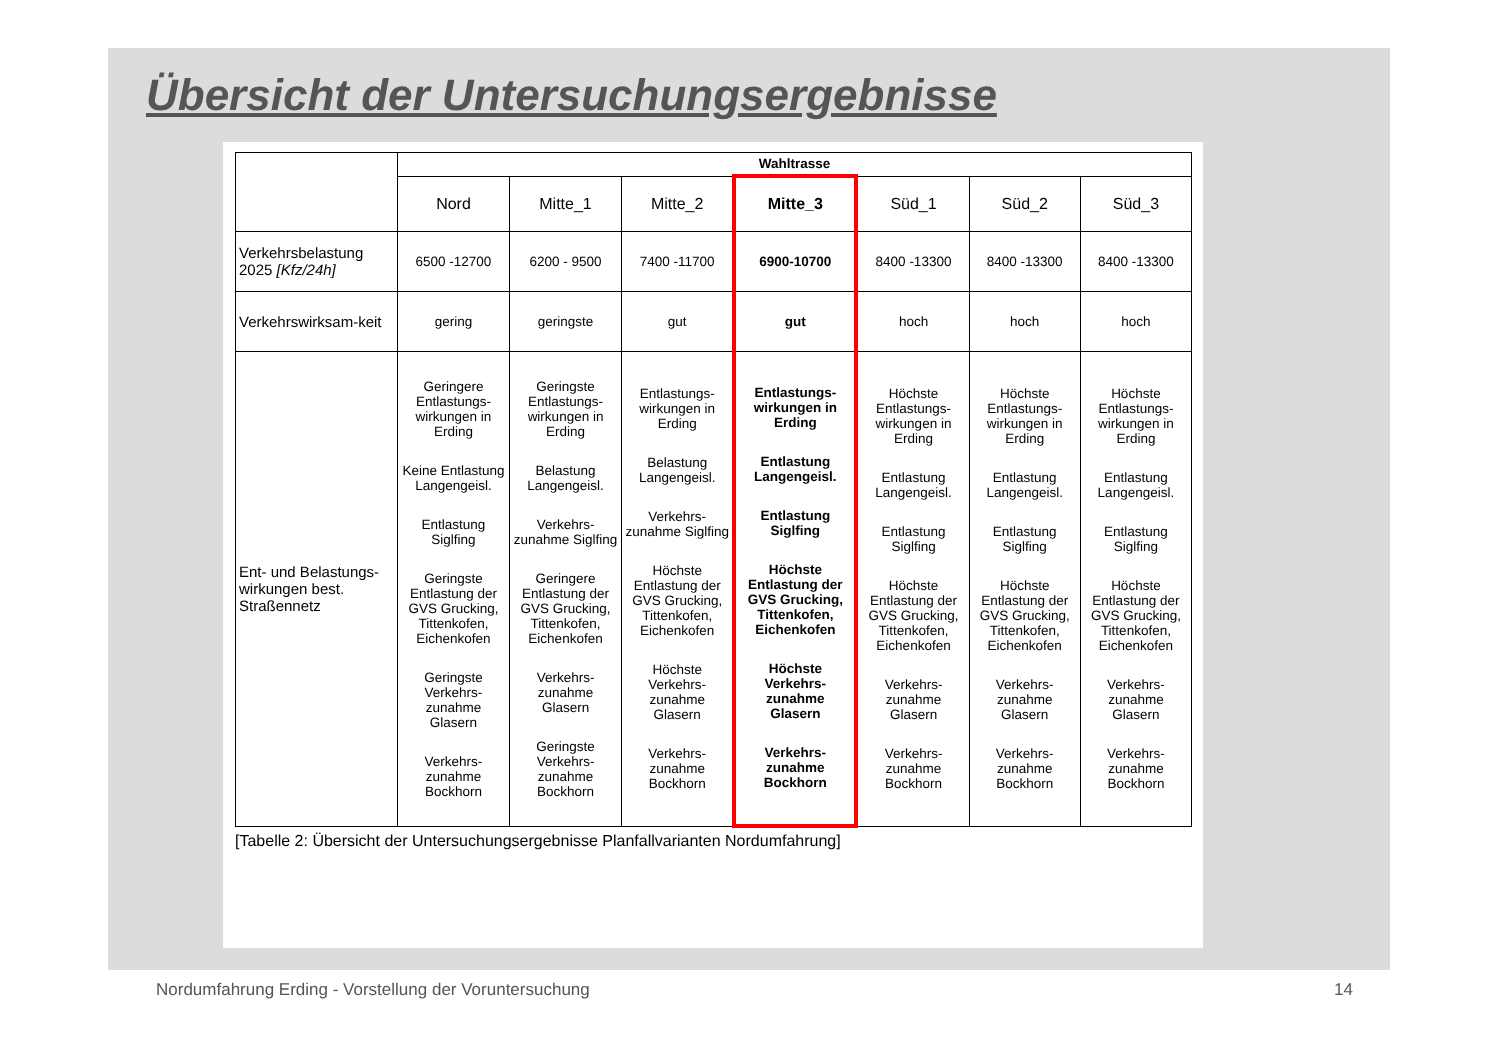Übersicht der Untersuchungsergebnisse
| | Wahltrasse | | | | | | |
| | Nord | Mitte_1 | Mitte_2 | Mitte_3 | Süd_1 | Süd_2 | Süd_3 |
| Verkehrsbelastung 2025 [Kfz/24h] | 6500 -12700 | 6200 - 9500 | 7400 -11700 | 6900-10700 | 8400 -13300 | 8400 -13300 | 8400 -13300 |
| Verkehrswirksam-keit | gering | geringste | gut | gut | hoch | hoch | hoch |
| Ent- und Belastungs-wirkungen best. Straßennetz | Geringere Entlastungs-wirkungen in Erding Keine Entlastung Langengeisl. Entlastung Siglfing Geringste Entlastung der GVS Grucking, Tittenkofen, Eichenkofen Geringste Verkehrs-zunahme Glasern Verkehrs-zunahme Bockhorn | Geringste Entlastungs-wirkungen in Erding Belastung Langengeisl. Verkehrs-zunahme Siglfing Geringere Entlastung der GVS Grucking, Tittenkofen, Eichenkofen Verkehrs-zunahme Glasern Geringste Verkehrs-zunahme Bockhorn | Entlastungs-wirkungen in Erding Belastung Langengeisl. Verkehrs-zunahme Siglfing Höchste Entlastung der GVS Grucking, Tittenkofen, Eichenkofen Höchste Verkehrs-zunahme Glasern Verkehrs-zunahme Bockhorn | Entlastungs-wirkungen in Erding Entlastung Langengeisl. Entlastung Siglfing Höchste Entlastung der GVS Grucking, Tittenkofen, Eichenkofen Höchste Verkehrs-zunahme Glasern Verkehrs-zunahme Bockhorn | Höchste Entlastungs-wirkungen in Erding Entlastung Langengeisl. Entlastung Siglfing Höchste Entlastung der GVS Grucking, Tittenkofen, Eichenkofen Verkehrs-zunahme Glasern Verkehrs-zunahme Bockhorn | Höchste Entlastungs-wirkungen in Erding Entlastung Langengeisl. Entlastung Siglfing Höchste Entlastung der GVS Grucking, Tittenkofen, Eichenkofen Verkehrs-zunahme Glasern Verkehrs-zunahme Bockhorn | Höchste Entlastungs-wirkungen in Erding Entlastung Langengeisl. Entlastung Siglfing Höchste Entlastung der GVS Grucking, Tittenkofen, Eichenkofen Verkehrs-zunahme Glasern Verkehrs-zunahme Bockhorn |
[Tabelle 2: Übersicht der Untersuchungsergebnisse Planfallvarianten Nordumfahrung]
Nordumfahrung Erding - Vorstellung der Voruntersuchung
14